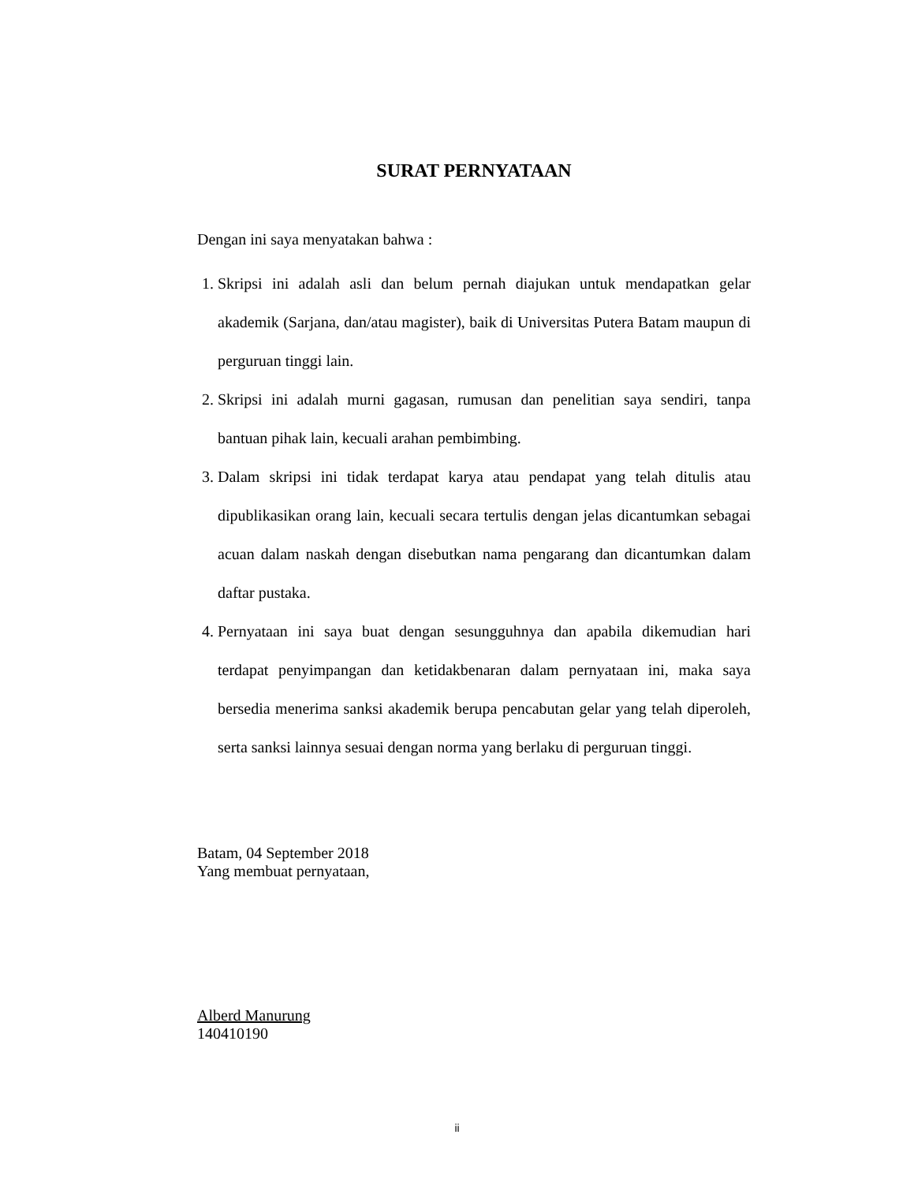SURAT PERNYATAAN
Dengan ini saya menyatakan bahwa :
1. Skripsi ini adalah asli dan belum pernah diajukan untuk mendapatkan gelar akademik (Sarjana, dan/atau magister), baik di Universitas Putera Batam maupun di perguruan tinggi lain.
2. Skripsi ini adalah murni gagasan, rumusan dan penelitian saya sendiri, tanpa bantuan pihak lain, kecuali arahan pembimbing.
3. Dalam skripsi ini tidak terdapat karya atau pendapat yang telah ditulis atau dipublikasikan orang lain, kecuali secara tertulis dengan jelas dicantumkan sebagai acuan dalam naskah dengan disebutkan nama pengarang dan dicantumkan dalam daftar pustaka.
4. Pernyataan ini saya buat dengan sesungguhnya dan apabila dikemudian hari terdapat penyimpangan dan ketidakbenaran dalam pernyataan ini, maka saya bersedia menerima sanksi akademik berupa pencabutan gelar yang telah diperoleh, serta sanksi lainnya sesuai dengan norma yang berlaku di perguruan tinggi.
Batam, 04 September 2018
Yang membuat pernyataan,
Alberd Manurung
140410190
ii